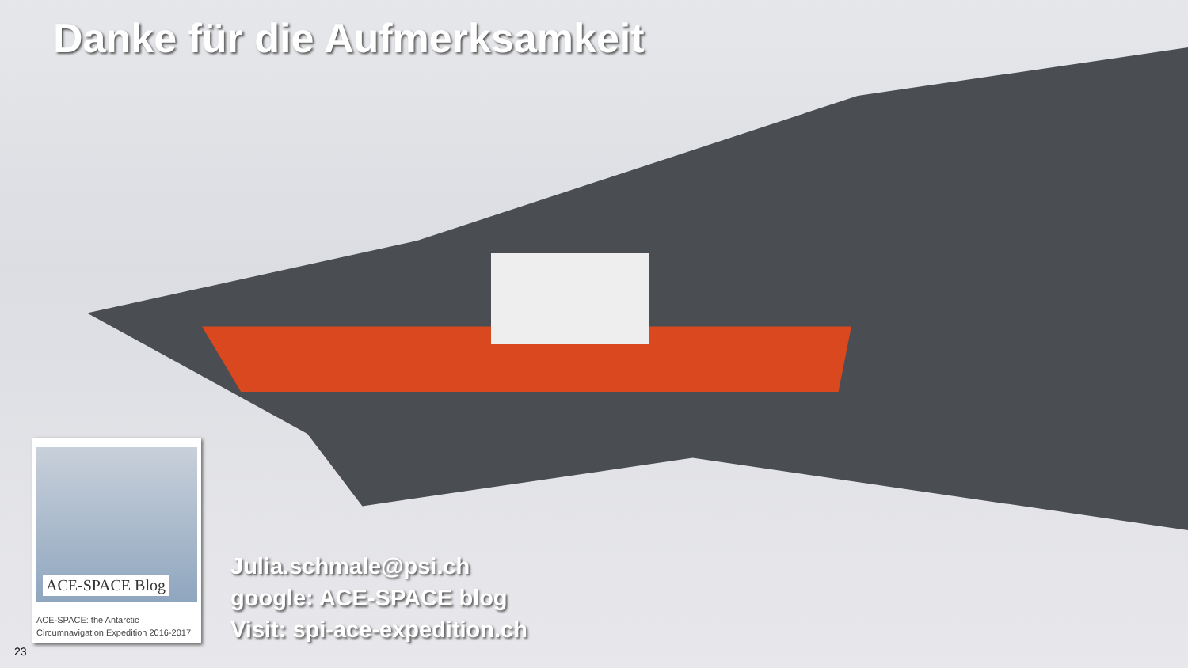Danke für die Aufmerksamkeit
ACE-SPACE Blog
ACE-SPACE: the Antarctic
Circumnavigation Expedition 2016-2017
Julia.schmale@psi.ch
google: ACE-SPACE blog
Visit: spi-ace-expedition.ch
23